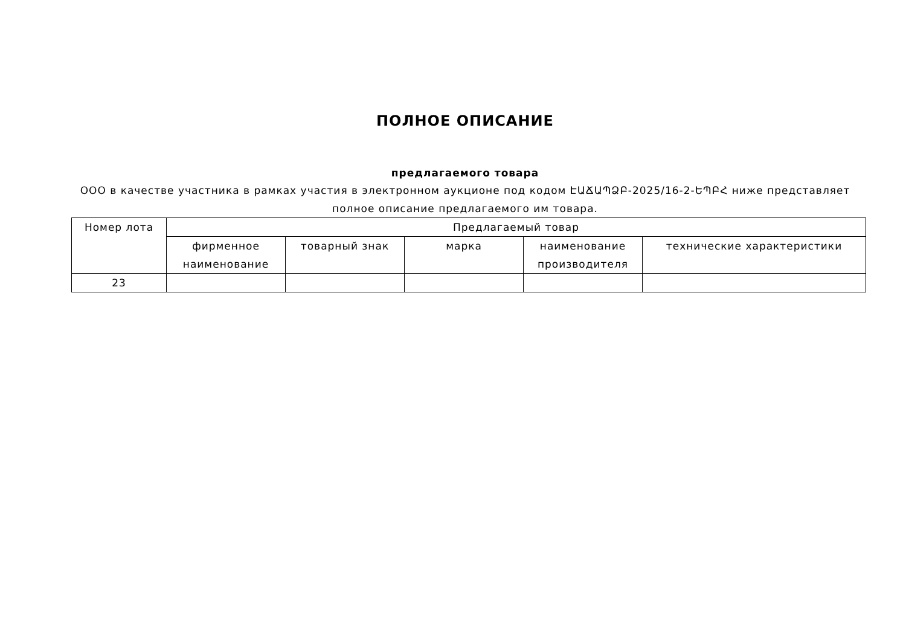ПОЛНОЕ ОПИСАНИЕ
предлагаемого товара
ООО в качестве участника в рамках участия в электронном аукционе под кодом ԷԱՃԱՊՁԲ-2025/16-2-ԵՊԲՀ ниже представляет полное описание предлагаемого им товара.
| Номер лота | Предлагаемый товар | | | | |
| --- | --- | --- | --- | --- | --- |
| | фирменное наименование | товарный знак | марка | наименование производителя | технические характеристики |
| 23 | | | | | |